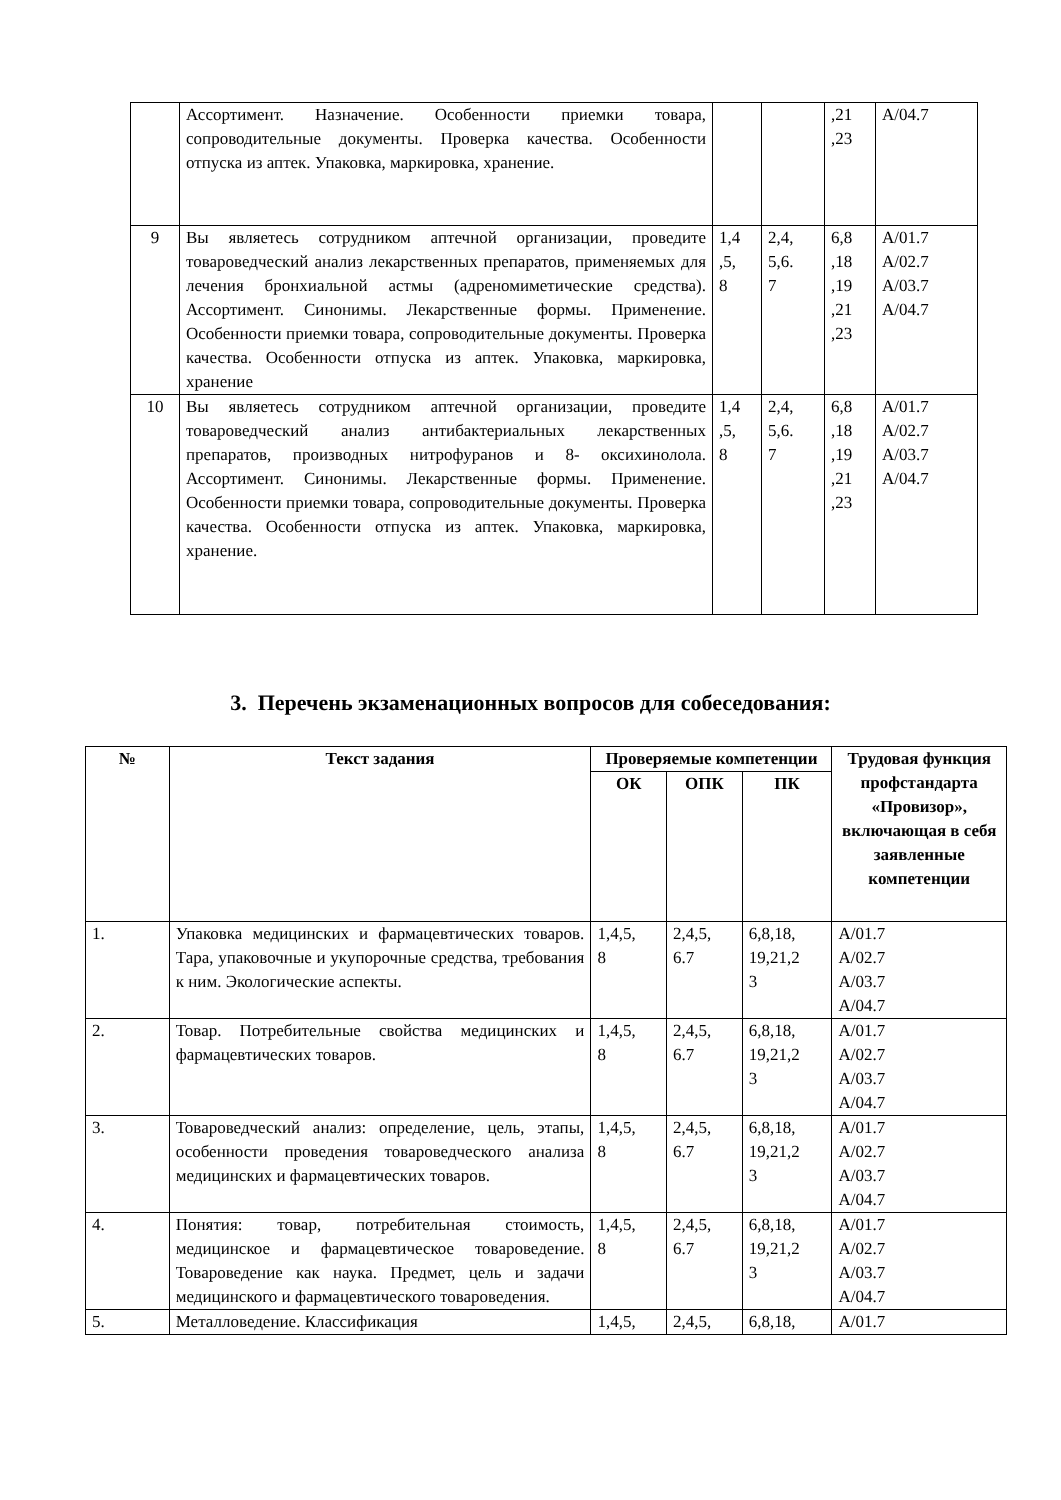| | Ассортимент. Назначение. Особенности приемки товара, сопроводительные документы. Проверка качества. Особенности отпуска из аптек. Упаковка, маркировка, хранение. | | | ,21 ,23 | A/04.7 |
| 9 | Вы являетесь сотрудником аптечной организации, проведите товароведческий анализ лекарственных препаратов, применяемых для лечения бронхиальной астмы (адреномиметические средства). Ассортимент. Синонимы. Лекарственные формы. Применение. Особенности приемки товара, сопроводительные документы. Проверка качества. Особенности отпуска из аптек. Упаковка, маркировка, хранение | 1,4 ,5, 8 | 2,4, 5,6. 7 | 6,8 ,18 ,19 ,21 ,23 | A/01.7 A/02.7 A/03.7 A/04.7 |
| 10 | Вы являетесь сотрудником аптечной организации, проведите товароведческий анализ антибактериальных лекарственных препаратов, производных нитрофуранов и 8- оксихинолола. Ассортимент. Синонимы. Лекарственные формы. Применение. Особенности приемки товара, сопроводительные документы. Проверка качества. Особенности отпуска из аптек. Упаковка, маркировка, хранение. | 1,4 ,5, 8 | 2,4, 5,6. 7 | 6,8 ,18 ,19 ,21 ,23 | A/01.7 A/02.7 A/03.7 A/04.7 |
3. Перечень экзаменационных вопросов для собеседования:
| № | Текст задания | Проверяемые компетенции | | | Трудовая функция профстандарта «Провизор», включающая в себя заявленные компетенции |
| --- | --- | --- | --- | --- | --- |
| | | ОК | ОПК | ПК | |
| 1. | Упаковка медицинских и фармацевтических товаров. Тара, упаковочные и укупорочные средства, требования к ним. Экологические аспекты. | 1,4,5, 8 | 2,4,5, 6.7 | 6,8,18, 19,21,2 3 | A/01.7 A/02.7 A/03.7 A/04.7 |
| 2. | Товар. Потребительные свойства медицинских и фармацевтических товаров. | 1,4,5, 8 | 2,4,5, 6.7 | 6,8,18, 19,21,2 3 | A/01.7 A/02.7 A/03.7 A/04.7 |
| 3. | Товароведческий анализ: определение, цель, этапы, особенности проведения товароведческого анализа медицинских и фармацевтических товаров. | 1,4,5, 8 | 2,4,5, 6.7 | 6,8,18, 19,21,2 3 | A/01.7 A/02.7 A/03.7 A/04.7 |
| 4. | Понятия: товар, потребительная стоимость, медицинское и фармацевтическое товароведение. Товароведение как наука. Предмет, цель и задачи медицинского и фармацевтического товароведения. | 1,4,5, 8 | 2,4,5, 6.7 | 6,8,18, 19,21,2 3 | A/01.7 A/02.7 A/03.7 A/04.7 |
| 5. | Металловедение. Классификация | 1,4,5, | 2,4,5, | 6,8,18, | A/01.7 |